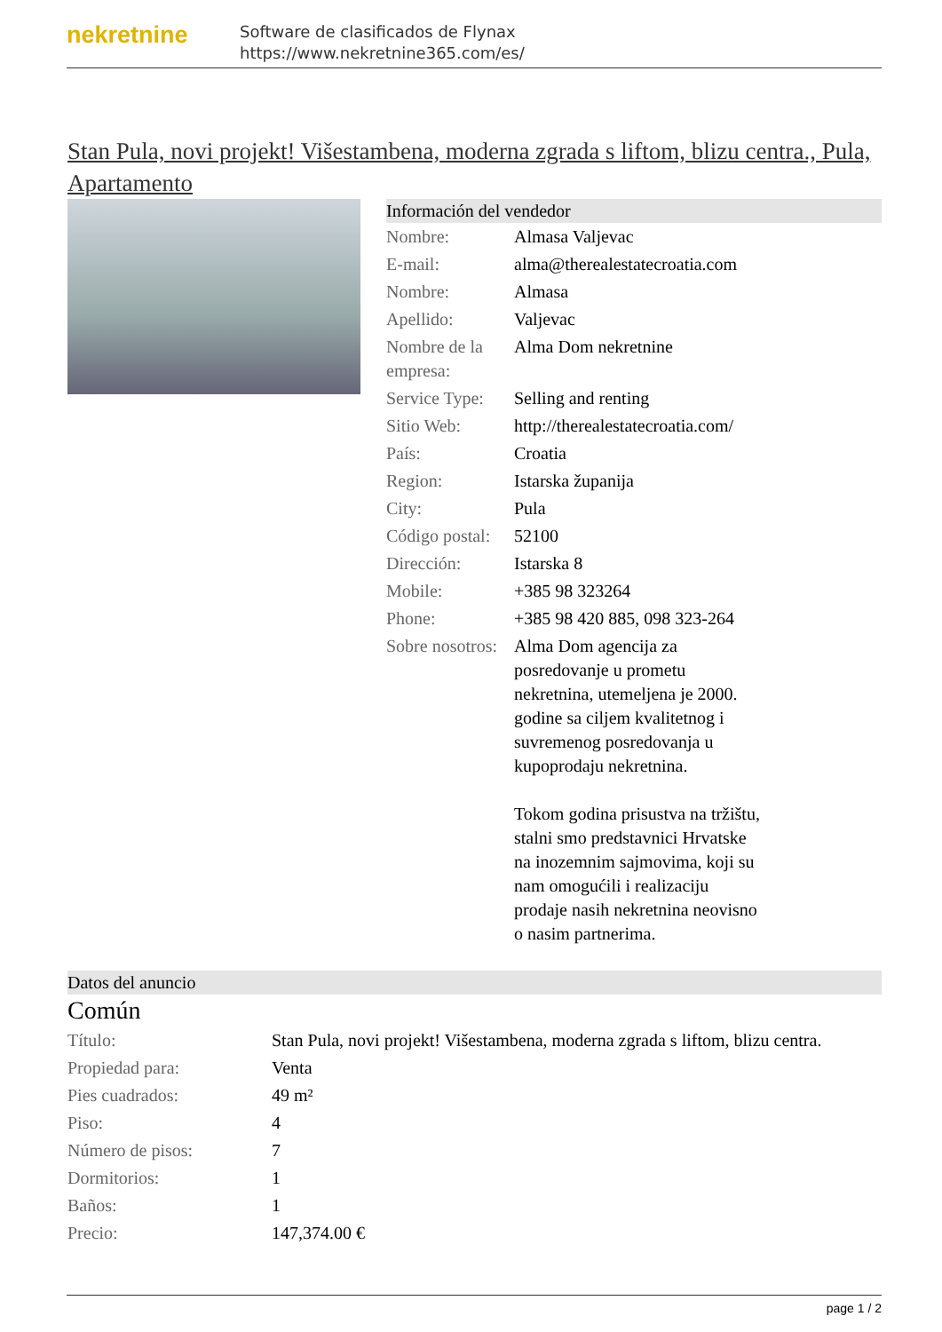nekretnine
Software de clasificados de Flynax
https://www.nekretnine365.com/es/
Stan Pula, novi projekt! Višestambena, moderna zgrada s liftom, blizu centra., Pula, Apartamento
Información del vendedor
| Nombre: | Almasa Valjevac |
| E-mail: | alma@therealestatecroatia.com |
| Nombre: | Almasa |
| Apellido: | Valjevac |
| Nombre de la empresa: | Alma Dom nekretnine |
| Service Type: | Selling and renting |
| Sitio Web: | http://therealestatecroatia.com/ |
| País: | Croatia |
| Region: | Istarska županija |
| City: | Pula |
| Código postal: | 52100 |
| Dirección: | Istarska 8 |
| Mobile: | +385 98 323264 |
| Phone: | +385 98 420 885, 098 323-264 |
| Sobre nosotros: | Alma Dom agencija za posredovanje u prometu nekretnina, utemeljena je 2000. godine sa ciljem kvalitetnog i suvremenog posredovanja u kupoprodaju nekretnina. Tokom godina prisustva na tržištu, stalni smo predstavnici Hrvatske na inozemnim sajmovima, koji su nam omogućili i realizaciju prodaje nasih nekretnina neovisno o nasim partnerima. |
Datos del anuncio
Común
| Título: | Stan Pula, novi projekt! Višestambena, moderna zgrada s liftom, blizu centra. |
| Propiedad para: | Venta |
| Pies cuadrados: | 49 m² |
| Piso: | 4 |
| Número de pisos: | 7 |
| Dormitorios: | 1 |
| Baños: | 1 |
| Precio: | 147,374.00 € |
page 1 / 2